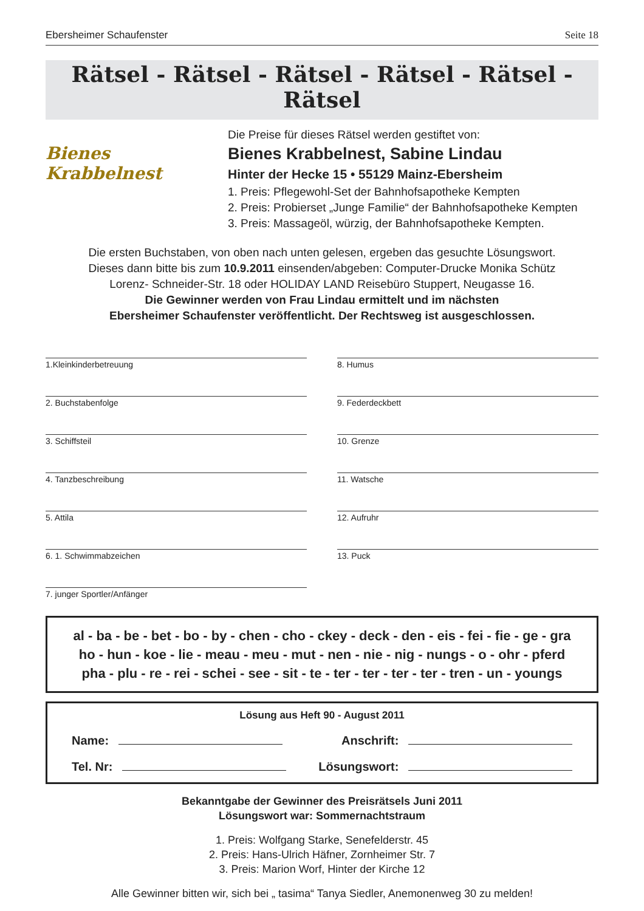Ebersheimer Schaufenster Seite 18
Rätsel - Rätsel - Rätsel - Rätsel - Rätsel - Rätsel
Bienes Krabbelnest
Die Preise für dieses Rätsel werden gestiftet von:
Bienes Krabbelnest, Sabine Lindau
Hinter der Hecke 15 • 55129 Mainz-Ebersheim
1. Preis: Pflegewohl-Set der Bahnhofsapotheke Kempten
2. Preis: Probierset „Junge Familie“ der Bahnhofsapotheke Kempten
3. Preis: Massageöl, würzig, der Bahnhofsapotheke Kempten.
Die ersten Buchstaben, von oben nach unten gelesen, ergeben das gesuchte Lösungswort.
Dieses dann bitte bis zum 10.9.2011 einsenden/abgeben: Computer-Drucke Monika Schütz
Lorenz- Schneider-Str. 18 oder HOLIDAY LAND Reisebüro Stuppert, Neugasse 16.
Die Gewinner werden von Frau Lindau ermittelt und im nächsten
Ebersheimer Schaufenster veröffentlicht. Der Rechtsweg ist ausgeschlossen.
1.Kleinkinderbetreuung
2. Buchstabenfolge
3. Schiffsteil
4. Tanzbeschreibung
5. Attila
6. 1. Schwimmabzeichen
7. junger Sportler/Anfänger
8. Humus
9. Federdeckbett
10. Grenze
11. Watsche
12. Aufruhr
13. Puck
al - ba - be - bet - bo - by - chen - cho - ckey - deck - den - eis - fei - fie - ge - gra
ho - hun - koe - lie - meau - meu - mut - nen - nie - nig - nungs - o - ohr - pferd
pha - plu - re - rei - schei - see - sit - te - ter - ter - ter - ter - tren - un - youngs
Lösung aus Heft 90 - August 2011
Name: Anschrift:
Tel. Nr: Lösungswort:
Bekanntgabe der Gewinner des Preisrätsels Juni 2011
Lösungswort war: Sommernachtstraum
1. Preis: Wolfgang Starke, Senefelderstr. 45
2. Preis: Hans-Ulrich Häfner, Zornheimer Str. 7
3. Preis: Marion Worf, Hinter der Kirche 12
Alle Gewinner bitten wir, sich bei „ tasima“ Tanya Siedler, Anemonenweg 30 zu melden!